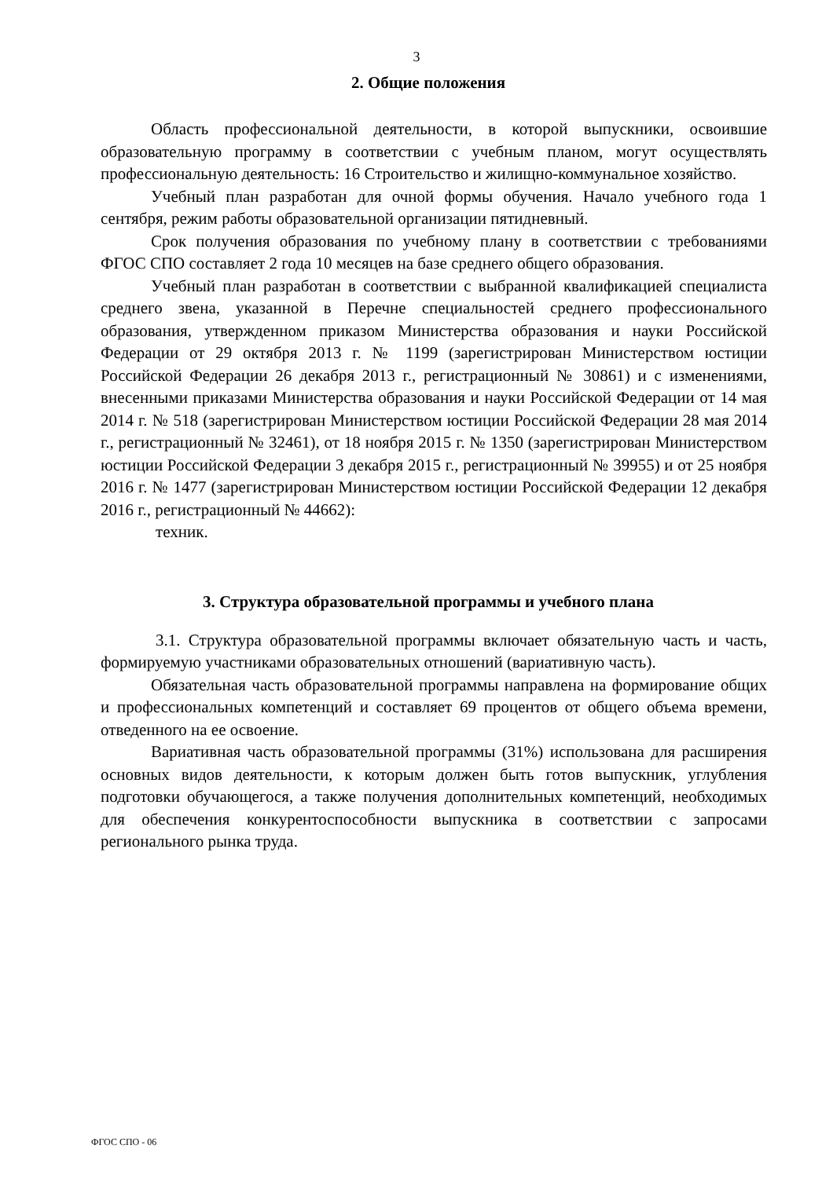3
2. Общие положения
Область профессиональной деятельности, в которой выпускники, освоившие образовательную программу в соответствии с учебным планом, могут осуществлять профессиональную деятельность: 16 Строительство и жилищно-коммунальное хозяйство.
Учебный план разработан для очной формы обучения. Начало учебного года 1 сентября, режим работы образовательной организации пятидневный.
Срок получения образования по учебному плану в соответствии с требованиями ФГОС СПО составляет 2 года 10 месяцев на базе среднего общего образования.
Учебный план разработан в соответствии с выбранной квалификацией специалиста среднего звена, указанной в Перечне специальностей среднего профессионального образования, утвержденном приказом Министерства образования и науки Российской Федерации от 29 октября 2013 г. № 1199 (зарегистрирован Министерством юстиции Российской Федерации 26 декабря 2013 г., регистрационный № 30861) и с изменениями, внесенными приказами Министерства образования и науки Российской Федерации от 14 мая 2014 г. № 518 (зарегистрирован Министерством юстиции Российской Федерации 28 мая 2014 г., регистрационный № 32461), от 18 ноября 2015 г. № 1350 (зарегистрирован Министерством юстиции Российской Федерации 3 декабря 2015 г., регистрационный № 39955) и от 25 ноября 2016 г. № 1477 (зарегистрирован Министерством юстиции Российской Федерации 12 декабря 2016 г., регистрационный № 44662):
техник.
3. Структура образовательной программы и учебного плана
3.1. Структура образовательной программы включает обязательную часть и часть, формируемую участниками образовательных отношений (вариативную часть).
Обязательная часть образовательной программы направлена на формирование общих и профессиональных компетенций и составляет 69 процентов от общего объема времени, отведенного на ее освоение.
Вариативная часть образовательной программы (31%) использована для расширения основных видов деятельности, к которым должен быть готов выпускник, углубления подготовки обучающегося, а также получения дополнительных компетенций, необходимых для обеспечения конкурентоспособности выпускника в соответствии с запросами регионального рынка труда.
ФГОС СПО - 06